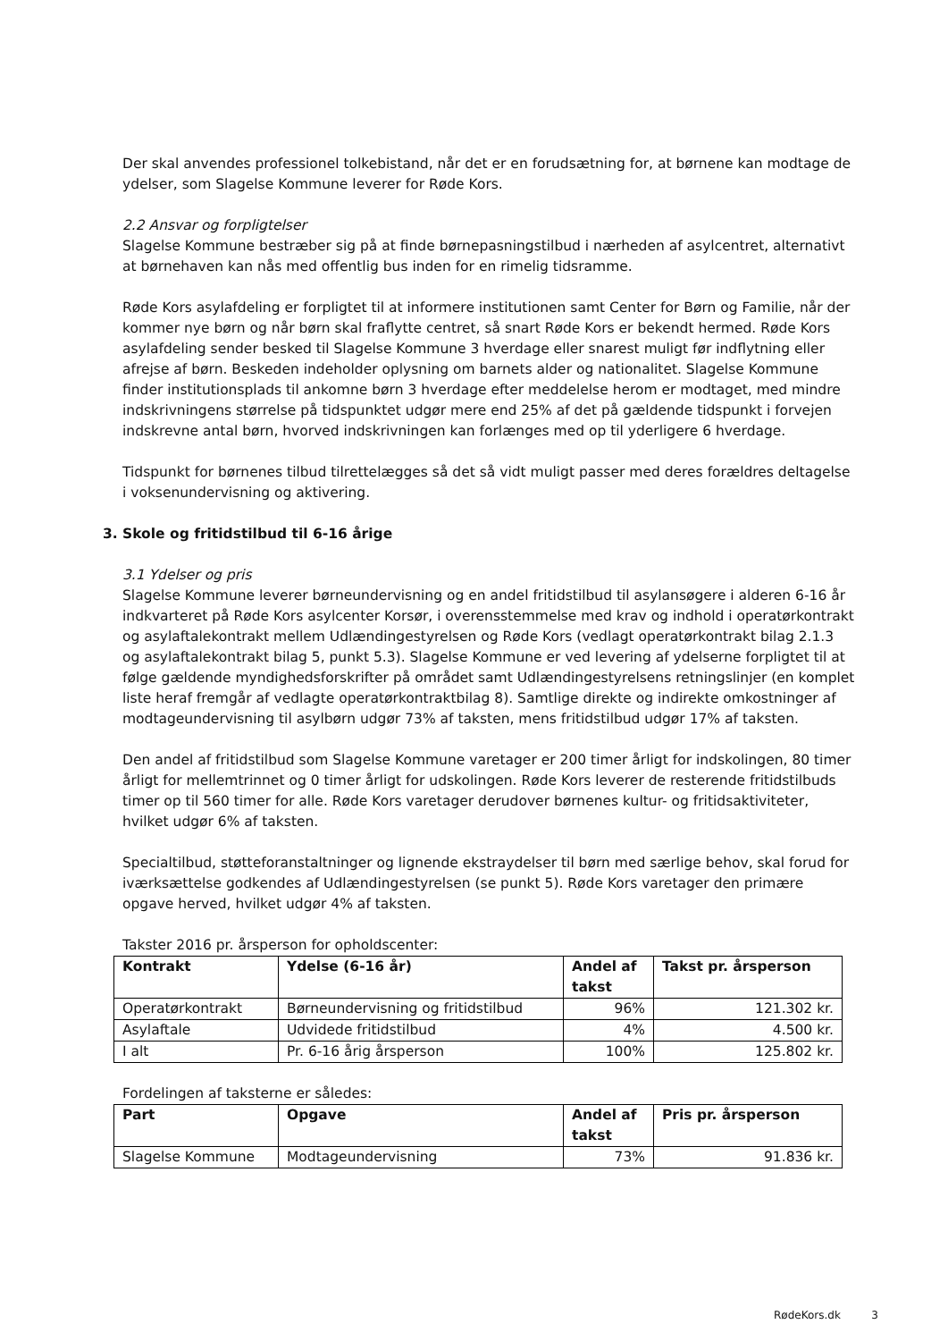Der skal anvendes professionel tolkebistand, når det er en forudsætning for, at børnene kan modtage de ydelser, som Slagelse Kommune leverer for Røde Kors.
2.2 Ansvar og forpligtelser
Slagelse Kommune bestræber sig på at finde børnepasningstilbud i nærheden af asylcentret, alternativt at børnehaven kan nås med offentlig bus inden for en rimelig tidsramme.
Røde Kors asylafdeling er forpligtet til at informere institutionen samt Center for Børn og Familie, når der kommer nye børn og når børn skal fraflytte centret, så snart Røde Kors er bekendt hermed. Røde Kors asylafdeling sender besked til Slagelse Kommune 3 hverdage eller snarest muligt før indflytning eller afrejse af børn. Beskeden indeholder oplysning om barnets alder og nationalitet. Slagelse Kommune finder institutionsplads til ankomne børn 3 hverdage efter meddelelse herom er modtaget, med mindre indskrivningens størrelse på tidspunktet udgør mere end 25% af det på gældende tidspunkt i forvejen indskrevne antal børn, hvorved indskrivningen kan forlænges med op til yderligere 6 hverdage.
Tidspunkt for børnenes tilbud tilrettelægges så det så vidt muligt passer med deres forældres deltagelse i voksenundervisning og aktivering.
3. Skole og fritidstilbud til 6-16 årige
3.1 Ydelser og pris
Slagelse Kommune leverer børneundervisning og en andel fritidstilbud til asylansøgere i alderen 6-16 år indkvarteret på Røde Kors asylcenter Korsør, i overensstemmelse med krav og indhold i operatørkontrakt og asylaftalekontrakt mellem Udlændingestyrelsen og Røde Kors (vedlagt operatørkontrakt bilag 2.1.3 og asylaftalekontrakt bilag 5, punkt 5.3). Slagelse Kommune er ved levering af ydelserne forpligtet til at følge gældende myndighedsforskrifter på området samt Udlændingestyrelsens retningslinjer (en komplet liste heraf fremgår af vedlagte operatørkontraktbilag 8). Samtlige direkte og indirekte omkostninger af modtageundervisning til asylbørn udgør 73% af taksten, mens fritidstilbud udgør 17% af taksten.
Den andel af fritidstilbud som Slagelse Kommune varetager er 200 timer årligt for indskolingen, 80 timer årligt for mellemtrinnet og 0 timer årligt for udskolingen. Røde Kors leverer de resterende fritidstilbuds timer op til 560 timer for alle. Røde Kors varetager derudover børnenes kultur- og fritidsaktiviteter, hvilket udgør 6% af taksten.
Specialtilbud, støtteforanstaltninger og lignende ekstraydelser til børn med særlige behov, skal forud for iværksættelse godkendes af Udlændingestyrelsen (se punkt 5). Røde Kors varetager den primære opgave herved, hvilket udgør 4% af taksten.
Takster 2016 pr. årsperson for opholdscenter:
| Kontrakt | Ydelse (6-16 år) | Andel af takst | Takst pr. årsperson |
| --- | --- | --- | --- |
| Operatørkontrakt | Børneundervisning og fritidstilbud | 96% | 121.302 kr. |
| Asylaftale | Udvidede fritidstilbud | 4% | 4.500 kr. |
| I alt | Pr. 6-16 årig årsperson | 100% | 125.802 kr. |
Fordelingen af taksterne er således:
| Part | Opgave | Andel af takst | Pris pr. årsperson |
| --- | --- | --- | --- |
| Slagelse Kommune | Modtageundervisning | 73% | 91.836 kr. |
RødeKors.dk 3